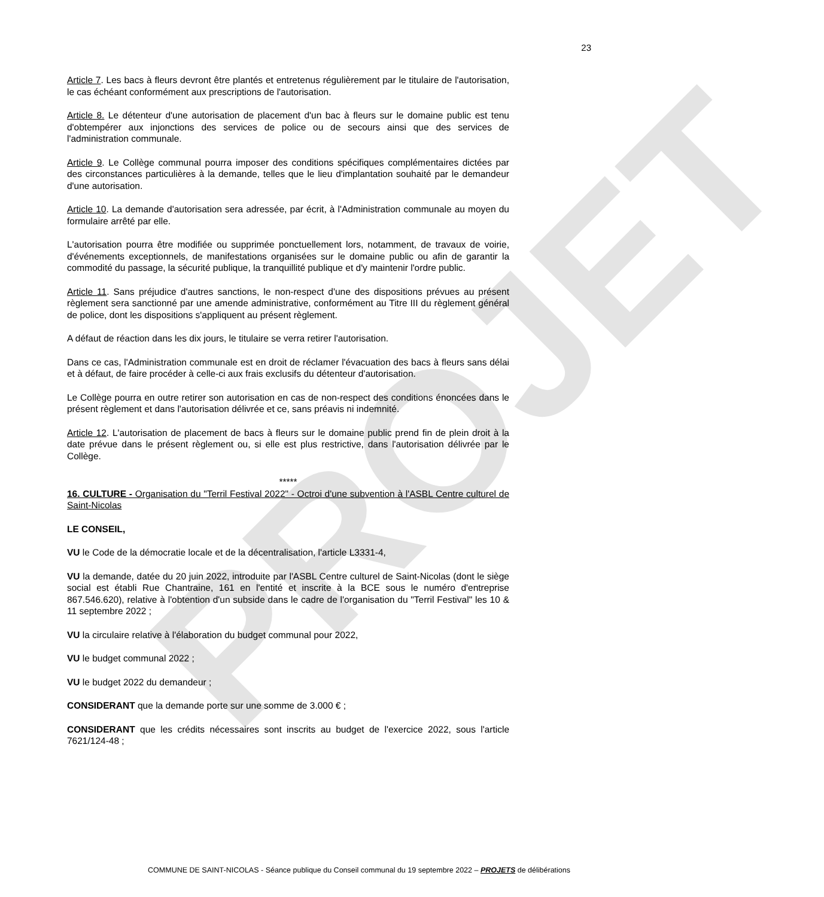PROJET
23
Article 7. Les bacs à fleurs devront être plantés et entretenus régulièrement par le titulaire de l'autorisation, le cas échéant conformément aux prescriptions de l'autorisation.
Article 8. Le détenteur d'une autorisation de placement d'un bac à fleurs sur le domaine public est tenu d'obtempérer aux injonctions des services de police ou de secours ainsi que des services de l'administration communale.
Article 9. Le Collège communal pourra imposer des conditions spécifiques complémentaires dictées par des circonstances particulières à la demande, telles que le lieu d'implantation souhaité par le demandeur d'une autorisation.
Article 10. La demande d'autorisation sera adressée, par écrit, à l'Administration communale au moyen du formulaire arrêté par elle.
L'autorisation pourra être modifiée ou supprimée ponctuellement lors, notamment, de travaux de voirie, d'événements exceptionnels, de manifestations organisées sur le domaine public ou afin de garantir la commodité du passage, la sécurité publique, la tranquillité publique et d'y maintenir l'ordre public.
Article 11. Sans préjudice d'autres sanctions, le non-respect d'une des dispositions prévues au présent règlement sera sanctionné par une amende administrative, conformément au Titre III du règlement général de police, dont les dispositions s'appliquent au présent règlement.
A défaut de réaction dans les dix jours, le titulaire se verra retirer l'autorisation.
Dans ce cas, l'Administration communale est en droit de réclamer l'évacuation des bacs à fleurs sans délai et à défaut, de faire procéder à celle-ci aux frais exclusifs du détenteur d'autorisation.
Le Collège pourra en outre retirer son autorisation en cas de non-respect des conditions énoncées dans le présent règlement et dans l'autorisation délivrée et ce, sans préavis ni indemnité.
Article 12. L'autorisation de placement de bacs à fleurs sur le domaine public prend fin de plein droit à la date prévue dans le présent règlement ou, si elle est plus restrictive, dans l'autorisation délivrée par le Collège.
*****
16. CULTURE - Organisation du "Terril Festival 2022" - Octroi d'une subvention à l'ASBL Centre culturel de Saint-Nicolas
LE CONSEIL,
VU le Code de la démocratie locale et de la décentralisation, l'article L3331-4,
VU la demande, datée du 20 juin 2022, introduite par l'ASBL Centre culturel de Saint-Nicolas (dont le siège social est établi Rue Chantraine, 161 en l'entité et inscrite à la BCE sous le numéro d'entreprise 867.546.620), relative à l'obtention d'un subside dans le cadre de l'organisation du "Terril Festival" les 10 & 11 septembre 2022 ;
VU la circulaire relative à l'élaboration du budget communal pour 2022,
VU le budget communal 2022 ;
VU le budget 2022 du demandeur ;
CONSIDERANT que la demande porte sur une somme de 3.000 € ;
CONSIDERANT que les crédits nécessaires sont inscrits au budget de l'exercice 2022, sous l'article 7621/124-48 ;
COMMUNE DE SAINT-NICOLAS - Séance publique du Conseil communal du 19 septembre 2022 – PROJETS de délibérations